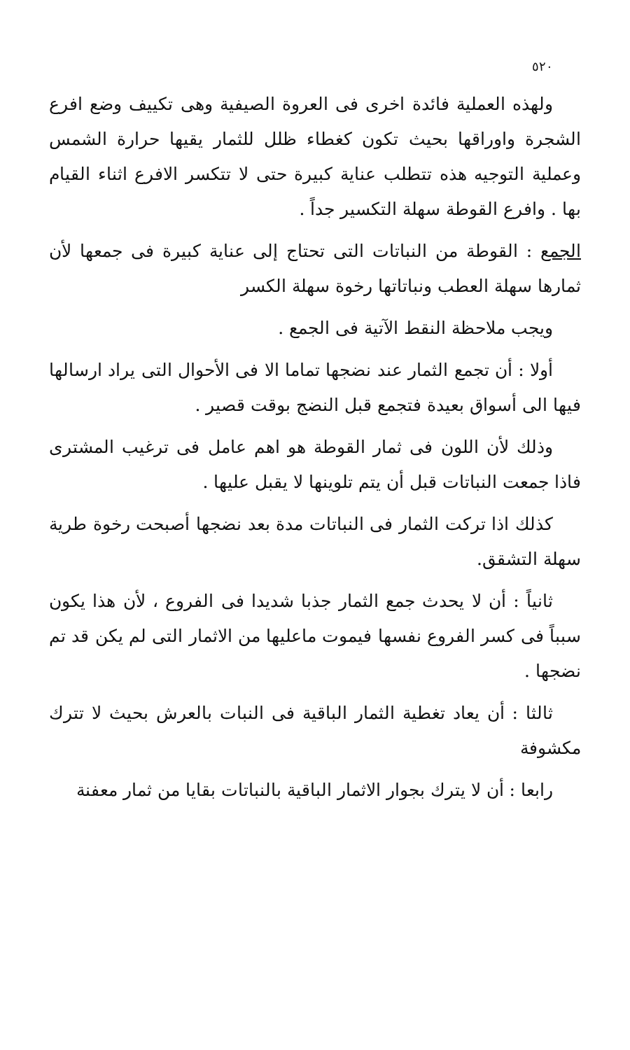٥٢٠
ولهذه العملية فائدة اخرى فى العروة الصيفية وهى تكييف وضع افرع الشجرة واوراقها بحيث تكون كغطاء ظلل للثمار يقيها حرارة الشمس وعملية التوجيه هذه تتطلب عناية كبيرة حتى لا تتكسر الافرع اثناء القيام بها . وافرع القوطة سهلة التكسير جداً .
الجمع : القوطة من النباتات التى تحتاج إلى عناية كبيرة فى جمعها لأن ثمارها سهلة العطب ونباتاتها رخوة سهلة الكسر
ويجب ملاحظة النقط الآتية فى الجمع .
أولا : أن تجمع الثمار عند نضجها تماما الا فى الأحوال التى يراد ارسالها فيها الى أسواق بعيدة فتجمع قبل النضج بوقت قصير .
وذلك لأن اللون فى ثمار القوطة هو اهم عامل فى ترغيب المشترى فاذا جمعت النباتات قبل أن يتم تلوينها لا يقبل عليها .
كذلك اذا تركت الثمار فى النباتات مدة بعد نضجها أصبحت رخوة طرية سهلة التشقق.
ثانياً : أن لا يحدث جمع الثمار جذبا شديدا فى الفروع ، لأن هذا يكون سبباً فى كسر الفروع نفسها فيموت ماعليها من الاثمار التى لم يكن قد تم نضجها .
ثالثا : أن يعاد تغطية الثمار الباقية فى النبات بالعرش بحيث لا تترك مكشوفة
رابعا : أن لا يترك بجوار الاثمار الباقية بالنباتات بقايا من ثمار معفنة